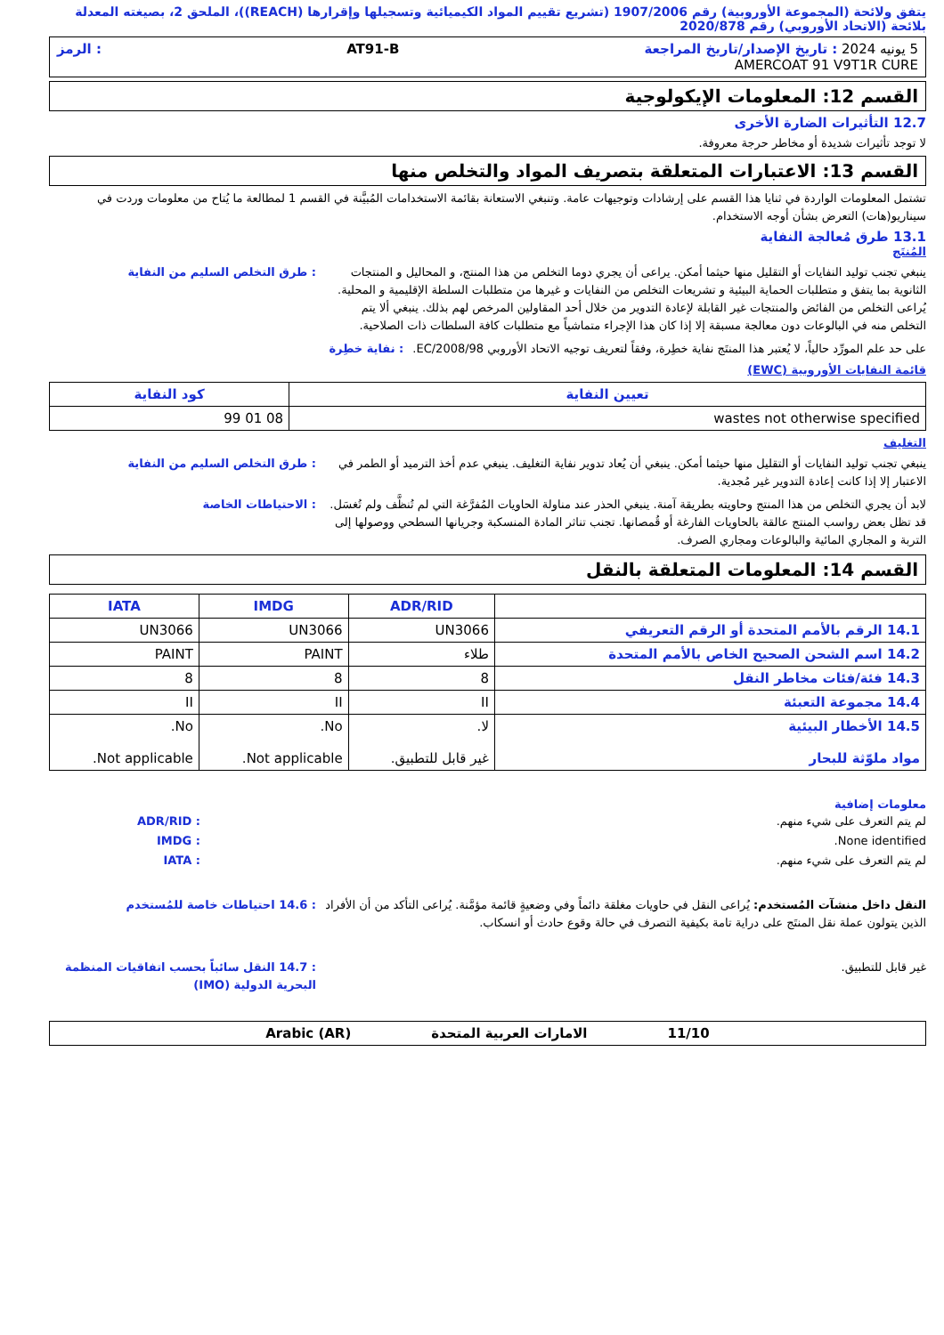يتفق ولائحة (المجموعة الأوروبية) رقم 1907/2006 (تشريع تقييم المواد الكيميائية وتسجيلها وإقرارها (REACH))، الملحق 2، بصيغته المعدلة بلائحة (الاتحاد الأوروبي) رقم 2020/878
5 يونيه 2024 : تاريخ الإصدار/تاريخ المراجعة AT91-B: الرمز
AMERCOAT 91 V9T1R CURE
القسم 12: المعلومات الإيكولوجية
12.7 التأثيرات الضارة الأخرى
لا توجد تأثيرات شديدة أو مخاطر حرجة معروفة.
القسم 13: الاعتبارات المتعلقة بتصريف المواد والتخلص منها
تشتمل المعلومات الواردة في ثنايا هذا القسم على إرشادات وتوجيهات عامة. وتنبغي الاستعانة بقائمة الاستخدامات المُبيَّنة في القسم 1 لمطالعة ما يُتاح من معلومات وردت في سيناريو(هات) التعرض بشأن أوجه الاستخدام.
13.1 طرق مُعالجة النفاية
المُنتَج
ينبغي تجنب توليد النفايات أو التقليل منها حيثما أمكن. يراعى أن يجري دوما التخلص من هذا المنتج، و المحاليل و المنتجات الثانوية بما يتفق و متطلبات الحماية البيئية و تشريعات التخلص من النفايات و غيرها من متطلبات السلطة الإقليمية و المحلية. يُراعى التخلص من الفائض والمنتجات غير القابلة لإعادة التدوير من خلال أحد المقاولين المرخص لهم بذلك. ينبغي ألا يتم التخلص منه في البالوعات دون معالجة مسبقة إلا إذا كان هذا الإجراء متماشياً مع متطلبات كافة السلطات ذات الصلاحية.
: طرق التخلص السليم من النفاية
على حد علم المورِّد حالياً، لا يُعتبر هذا المنتَج نفاية خطِرة، وفقاً لتعريف توجيه الاتحاد الأوروبي EC/2008/98.
: نفاية خطِرة
قائمة النفايات الأوروبية (EWC)
| تعيين النفاية | كود النفاية |
| --- | --- |
| wastes not otherwise specified | 08 01 99 |
التغليف
ينبغي تجنب توليد النفايات أو التقليل منها حيثما أمكن. ينبغي أن يُعاد تدوير نفاية التغليف. ينبغي عدم أخذ الترميد أو الطمر في الاعتبار إلا إذا كانت إعادة التدوير غير مُجدية.
: طرق التخلص السليم من النفاية
لابد أن يجري التخلص من هذا المنتج وحاويته بطريقة آمنة. ينبغي الحذر عند مناولة الحاويات المُفرَّغة التي لم تُنظَّف ولم تُغسَل. قد تظل بعض رواسب المنتج عالقة بالحاويات الفارغة أو قُمصانها. تجنب تناثر المادة المنسكبة وجريانها السطحي ووصولها إلى التربة و المجاري المائية والبالوعات ومجاري الصرف.
: الاحتياطات الخاصة
القسم 14: المعلومات المتعلقة بالنقل
| | ADR/RID | IMDG | IATA |
| --- | --- | --- | --- |
| 14.1 الرقم بالأمم المتحدة أو الرقم التعريفي | UN3066 | UN3066 | UN3066 |
| 14.2 اسم الشحن الصحيح الخاص بالأمم المتحدة | طلاء | PAINT | PAINT |
| 14.3 فئة/فئات مخاطر النقل | 8 | 8 | 8 |
| 14.4 مجموعة التعبئة | II | II | II |
| 14.5 الأخطار البيئية مواد ملوّثة للبحار | لا. غير قابل للتطبيق. | No. Not applicable. | No. Not applicable. |
معلومات إضافية
لم يتم التعرف على شيء منهم. : ADR/RID
None identified. : IMDG
لم يتم التعرف على شيء منهم. : IATA
النقل داخل منشآت المُستخدم: يُراعى النقل في حاويات مغلقة دائماً وفي وضعيةٍ قائمة مؤمَّنة. يُراعى التأكد من أن الأفراد الذين يتولون عملة نقل المنتَج على دراية تامة بكيفية التصرف في حالة وقوع حادث أو انسكاب.
: 14.6 احتياطات خاصة للمُستخدم
غير قابل للتطبيق. : 14.7 النقل سائباً بحسب اتفاقيات المنظمة البحرية الدولية (IMO)
11/10 الامارات العربية المتحدة Arabic (AR)